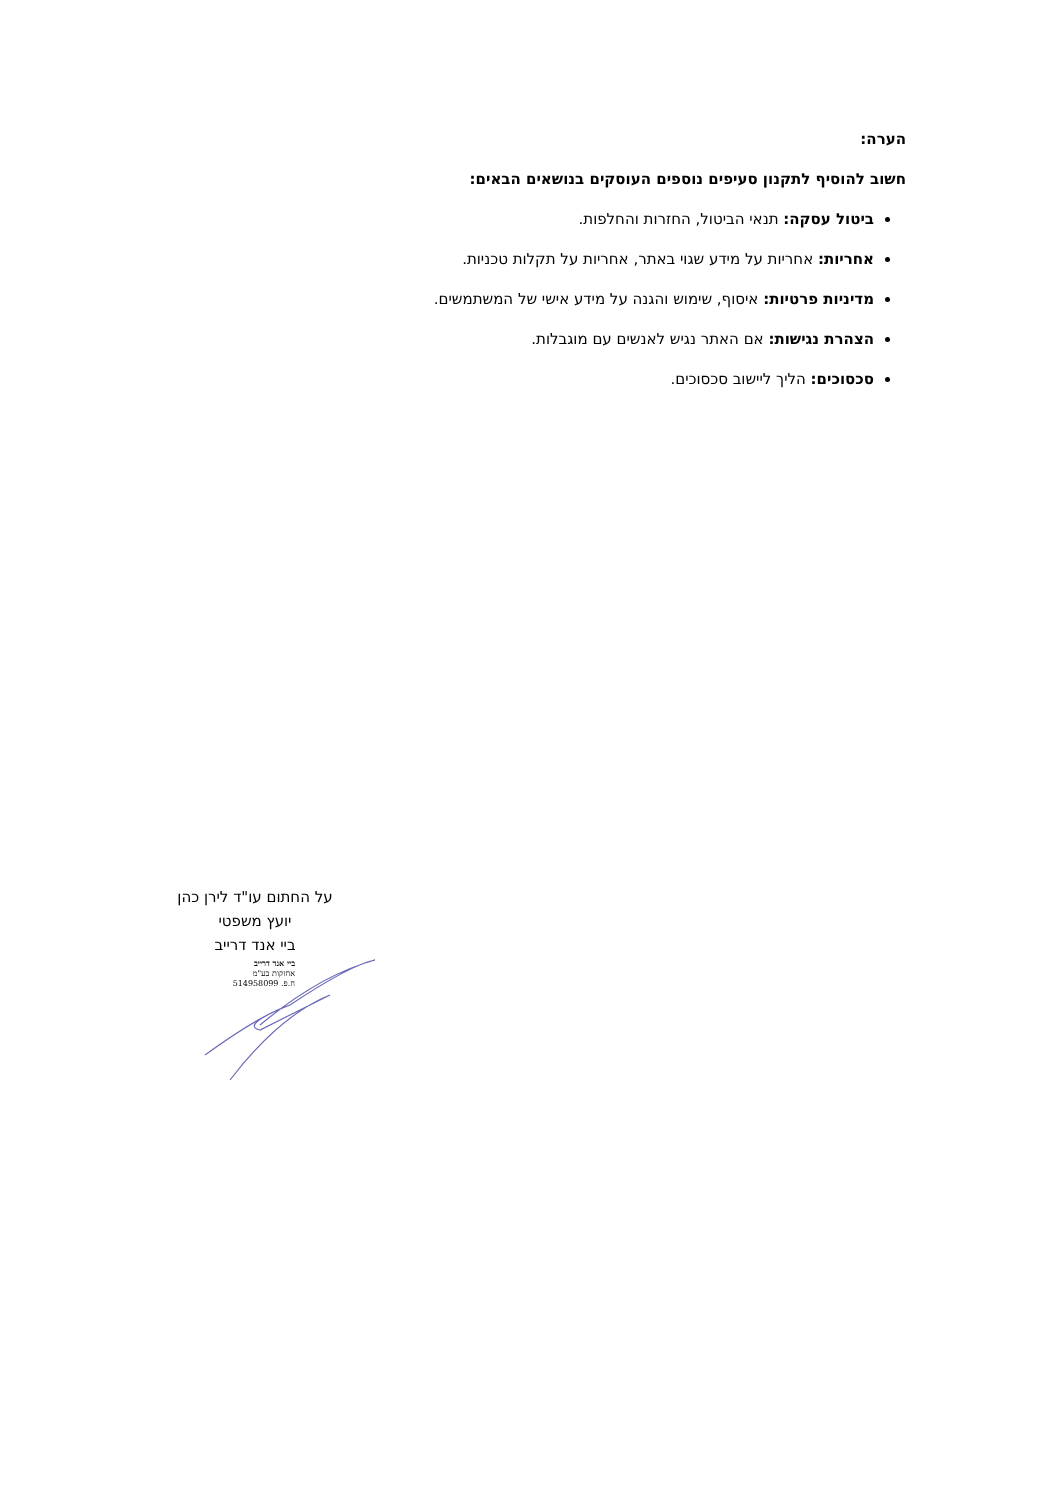הערה:
חשוב להוסיף לתקנון סעיפים נוספים העוסקים בנושאים הבאים:
ביטול עסקה: תנאי הביטול, החזרות והחלפות.
אחריות: אחריות על מידע שגוי באתר, אחריות על תקלות טכניות.
מדיניות פרטיות: איסוף, שימוש והגנה על מידע אישי של המשתמשים.
הצהרת נגישות: אם האתר נגיש לאנשים עם מוגבלות.
סכסוכים: הליך ליישוב סכסוכים.
על החתום עו"ד לירן כהן
יועץ משפטי
ביי אנד דרייב
ביי אנד דרייב
אחזקות בע"מ
ח.פ. 514958099